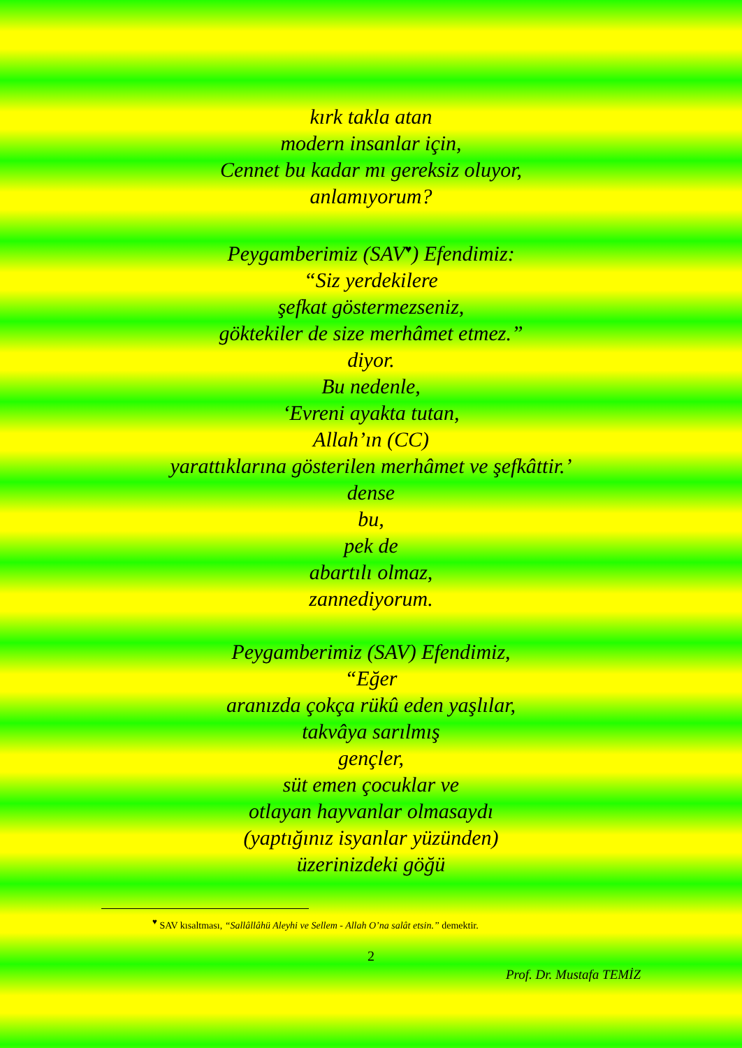kırk takla atan
modern insanlar için,
Cennet bu kadar mı gereksiz oluyor,
anlamıyorum?
Peygamberimiz (SAV<sup>♥</sup>) Efendimiz:
“Siz yerdekilere
şefkat göstermezseniz,
göktekiler de size merhâmet etmez.”
diyor.
Bu nedenle,
‘Evreni ayakta tutan,
Allah’ın (CC)
yarattıklarına gösterilen merhâmet ve şefkâttir.’
dense
bu,
pek de
abartılı olmaz,
zannediyorum.
Peygamberimiz (SAV) Efendimiz,
“Eğer
aranızda çokça rükû eden yaşlılar,
takvâya sarılmış
gençler,
süt emen çocuklar ve
otlayan hayvanlar olmasaydı
(yaptığınız isyanlar yüzünden)
üzerinizdeki göğü
<sup>♥</sup> SAV kısaltması, “Sallâllâhü Aleyhi ve Sellem - Allah O’na salât etsin.” demektir.
2
Prof. Dr. Mustafa TEMİZ